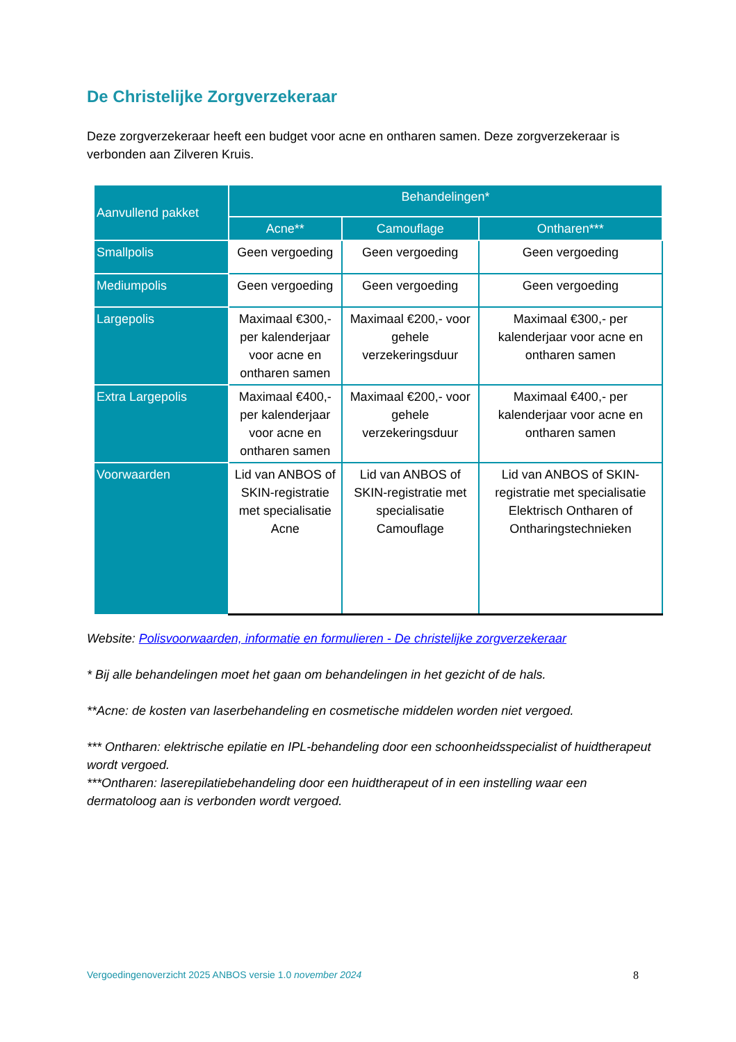De Christelijke Zorgverzekeraar
Deze zorgverzekeraar heeft een budget voor acne en ontharen samen. Deze zorgverzekeraar is verbonden aan Zilveren Kruis.
| Aanvullend pakket | Behandelingen* | | |
| --- | --- | --- | --- |
| | Acne** | Camouflage | Ontharen*** |
| Smallpolis | Geen vergoeding | Geen vergoeding | Geen vergoeding |
| Mediumpolis | Geen vergoeding | Geen vergoeding | Geen vergoeding |
| Largepolis | Maximaal €300,- per kalenderjaar voor acne en ontharen samen | Maximaal €200,- voor gehele verzekeringsduur | Maximaal €300,- per kalenderjaar voor acne en ontharen samen |
| Extra Largepolis | Maximaal €400,- per kalenderjaar voor acne en ontharen samen | Maximaal €200,- voor gehele verzekeringsduur | Maximaal €400,- per kalenderjaar voor acne en ontharen samen |
| Voorwaarden | Lid van ANBOS of SKIN-registratie met specialisatie Acne | Lid van ANBOS of SKIN-registratie met specialisatie Camouflage | Lid van ANBOS of SKIN-registratie met specialisatie Elektrisch Ontharen of Ontharingstechnieken |
Website: Polisvoorwaarden, informatie en formulieren - De christelijke zorgverzekeraar
* Bij alle behandelingen moet het gaan om behandelingen in het gezicht of de hals.
**Acne: de kosten van laserbehandeling en cosmetische middelen worden niet vergoed.
*** Ontharen: elektrische epilatie en IPL-behandeling door een schoonheidsspecialist of huidtherapeut wordt vergoed.
***Ontharen: laserepilatiebehandeling door een huidtherapeut of in een instelling waar een dermatoloog aan is verbonden wordt vergoed.
Vergoedingenoverzicht 2025 ANBOS versie 1.0 november 2024 8